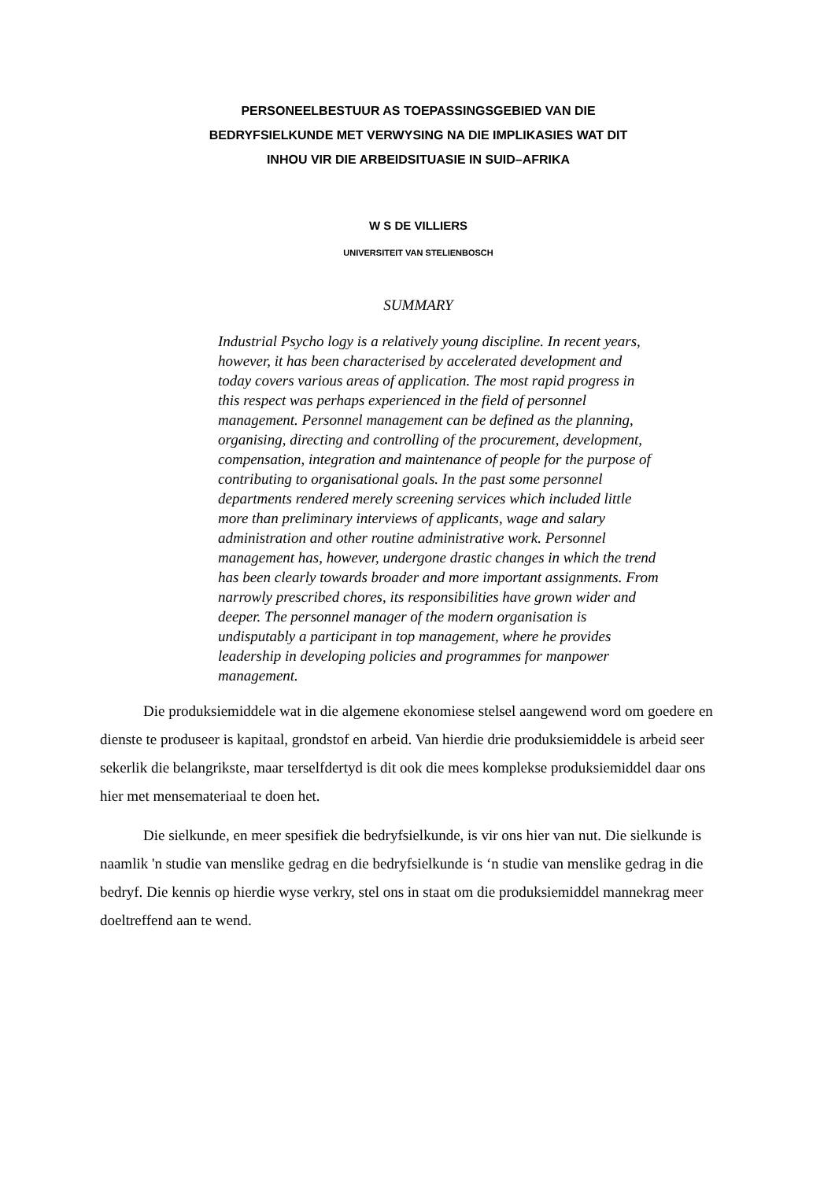PERSONEELBESTUUR AS TOEPASSINGSGEBIED VAN DIE
BEDRYFSIELKUNDE MET VERWYSING NA DIE IMPLIKASIES WAT DIT
INHOU VIR DIE ARBEIDSITUASIE IN SUID–AFRIKA
W S DE VILLIERS
UNIVERSITEIT VAN STELIENBOSCH
SUMMARY
Industrial Psycho logy is a relatively young discipline. In recent years, however, it has been characterised by accelerated development and today covers various areas of application. The most rapid progress in this respect was perhaps experienced in the field of personnel management. Personnel management can be defined as the planning, organising, directing and controlling of the procurement, development, compensation, integration and maintenance of people for the purpose of contributing to organisational goals. In the past some personnel departments rendered merely screening services which included little more than preliminary interviews of applicants, wage and salary administration and other routine administrative work. Personnel management has, however, undergone drastic changes in which the trend has been clearly towards broader and more important assignments. From narrowly prescribed chores, its responsibilities have grown wider and deeper. The personnel manager of the modern organisation is undisputably a participant in top management, where he provides leadership in developing policies and programmes for manpower management.
Die produksiemiddele wat in die algemene ekonomiese stelsel aangewend word om goedere en dienste te produseer is kapitaal, grondstof en arbeid. Van hierdie drie produksiemiddele is arbeid seer sekerlik die belangrikste, maar terselfdertyd is dit ook die mees komplekse produksiemiddel daar ons hier met mensemateriaal te doen het.
Die sielkunde, en meer spesifiek die bedryfsielkunde, is vir ons hier van nut. Die sielkunde is naamlik 'n studie van menslike gedrag en die bedryfsielkunde is ‘n studie van menslike gedrag in die bedryf. Die kennis op hierdie wyse verkry, stel ons in staat om die produksiemiddel mannekrag meer doeltreffend aan te wend.